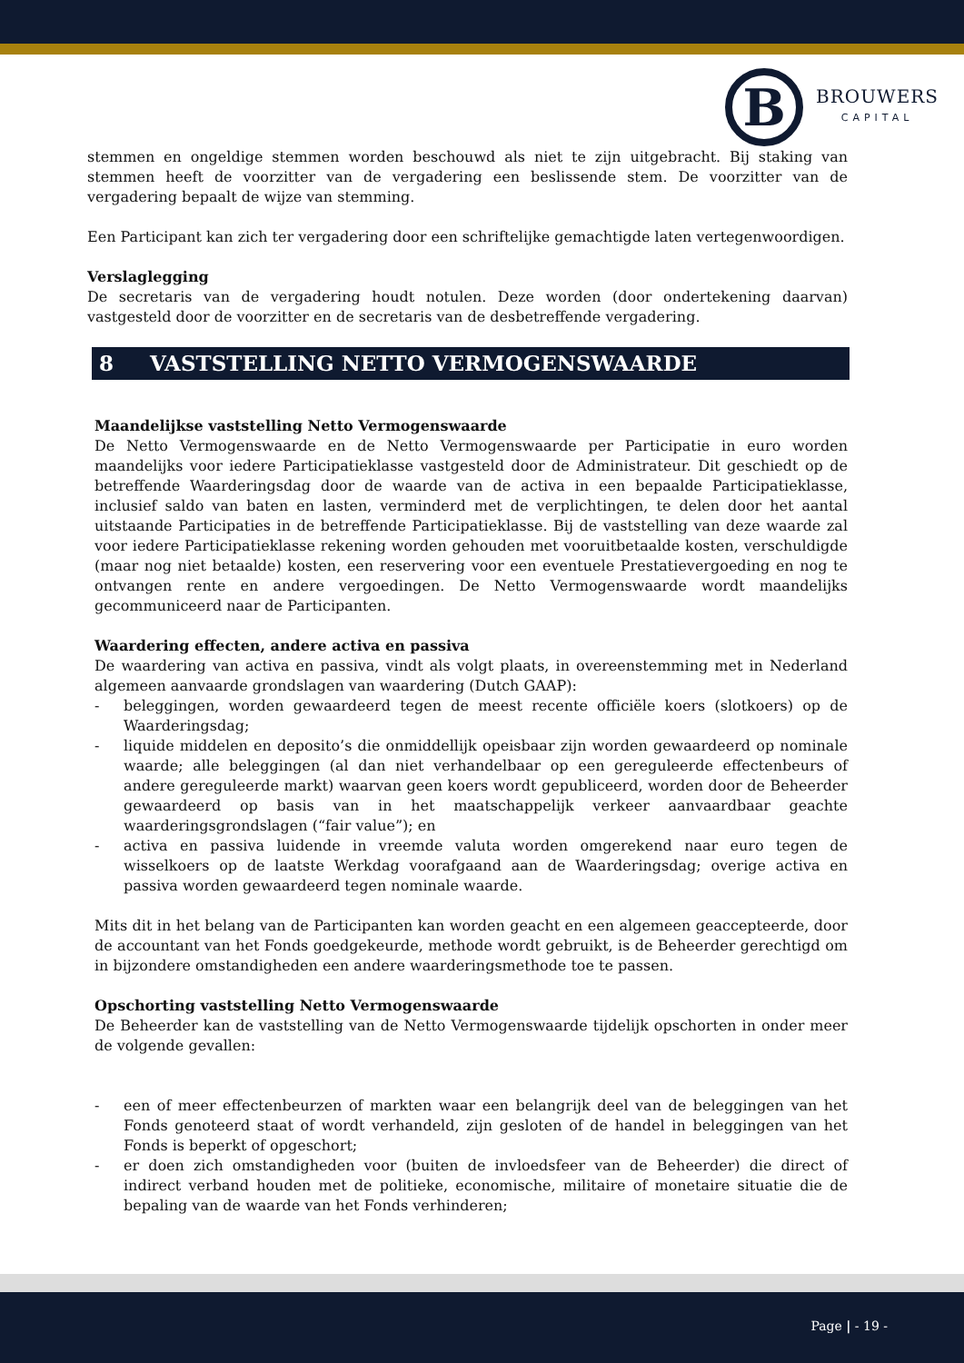B
BROUWERS
CAPITAL
stemmen en ongeldige stemmen worden beschouwd als niet te zijn uitgebracht. Bij staking van stemmen heeft de voorzitter van de vergadering een beslissende stem. De voorzitter van de vergadering bepaalt de wijze van stemming.
Een Participant kan zich ter vergadering door een schriftelijke gemachtigde laten vertegenwoordigen.
Verslaglegging
De secretaris van de vergadering houdt notulen. Deze worden (door ondertekening daarvan) vastgesteld door de voorzitter en de secretaris van de desbetreffende vergadering.
8 VASTSTELLING NETTO VERMOGENSWAARDE
Maandelijkse vaststelling Netto Vermogenswaarde
De Netto Vermogenswaarde en de Netto Vermogenswaarde per Participatie in euro worden maandelijks voor iedere Participatieklasse vastgesteld door de Administrateur. Dit geschiedt op de betreffende Waarderingsdag door de waarde van de activa in een bepaalde Participatieklasse, inclusief saldo van baten en lasten, verminderd met de verplichtingen, te delen door het aantal uitstaande Participaties in de betreffende Participatieklasse. Bij de vaststelling van deze waarde zal voor iedere Participatieklasse rekening worden gehouden met vooruitbetaalde kosten, verschuldigde (maar nog niet betaalde) kosten, een reservering voor een eventuele Prestatievergoeding en nog te ontvangen rente en andere vergoedingen. De Netto Vermogenswaarde wordt maandelijks gecommuniceerd naar de Participanten.
Waardering effecten, andere activa en passiva
De waardering van activa en passiva, vindt als volgt plaats, in overeenstemming met in Nederland algemeen aanvaarde grondslagen van waardering (Dutch GAAP):
- beleggingen, worden gewaardeerd tegen de meest recente officiële koers (slotkoers) op de Waarderingsdag;
- liquide middelen en deposito’s die onmiddellijk opeisbaar zijn worden gewaardeerd op nominale waarde; alle beleggingen (al dan niet verhandelbaar op een gereguleerde effectenbeurs of andere gereguleerde markt) waarvan geen koers wordt gepubliceerd, worden door de Beheerder gewaardeerd op basis van in het maatschappelijk verkeer aanvaardbaar geachte waarderingsgrondslagen (“fair value”); en
- activa en passiva luidende in vreemde valuta worden omgerekend naar euro tegen de wisselkoers op de laatste Werkdag voorafgaand aan de Waarderingsdag; overige activa en passiva worden gewaardeerd tegen nominale waarde.
Mits dit in het belang van de Participanten kan worden geacht en een algemeen geaccepteerde, door de accountant van het Fonds goedgekeurde, methode wordt gebruikt, is de Beheerder gerechtigd om in bijzondere omstandigheden een andere waarderingsmethode toe te passen.
Opschorting vaststelling Netto Vermogenswaarde
De Beheerder kan de vaststelling van de Netto Vermogenswaarde tijdelijk opschorten in onder meer de volgende gevallen:
- een of meer effectenbeurzen of markten waar een belangrijk deel van de beleggingen van het Fonds genoteerd staat of wordt verhandeld, zijn gesloten of de handel in beleggingen van het Fonds is beperkt of opgeschort;
- er doen zich omstandigheden voor (buiten de invloedsfeer van de Beheerder) die direct of indirect verband houden met de politieke, economische, militaire of monetaire situatie die de bepaling van de waarde van het Fonds verhinderen;
Page | - 19 -